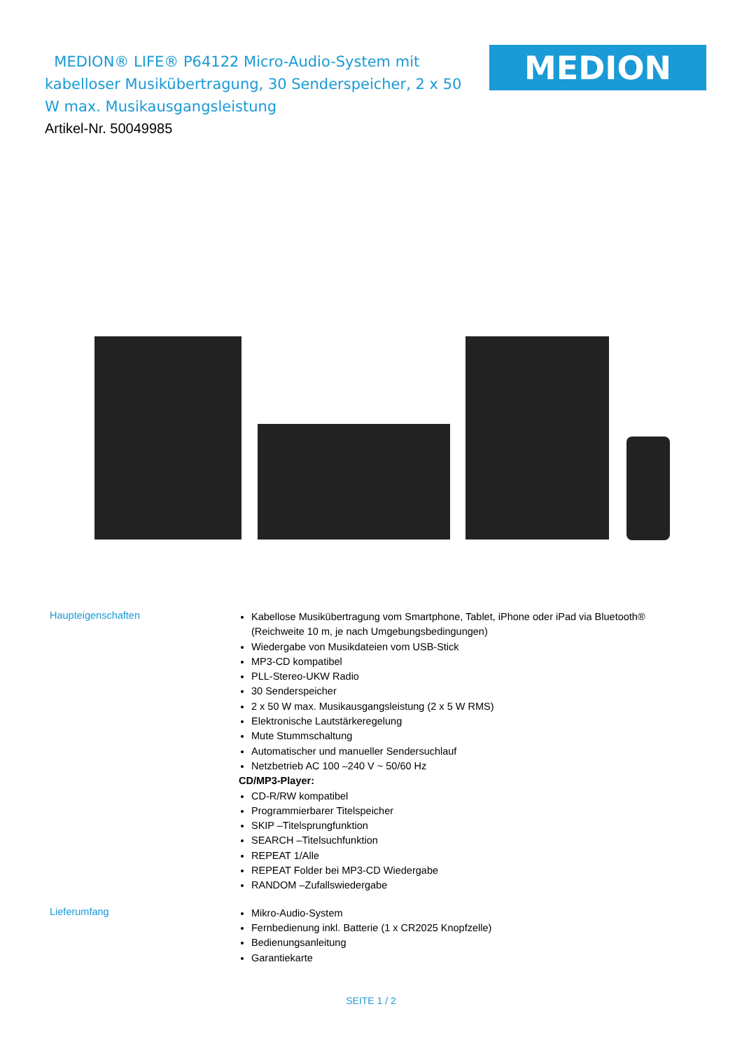MEDION® LIFE® P64122 Micro-Audio-System mit kabelloser Musikübertragung, 30 Senderspeicher, 2 x 50 W max. Musikausgangsleistung
MEDION
Artikel-Nr. 50049985
Haupteigenschaften
Kabellose Musikübertragung vom Smartphone, Tablet, iPhone oder iPad via Bluetooth®
(Reichweite 10 m, je nach Umgebungsbedingungen)
Wiedergabe von Musikdateien vom USB-Stick
MP3-CD kompatibel
PLL-Stereo-UKW Radio
30 Senderspeicher
2 x 50 W max. Musikausgangsleistung (2 x 5 W RMS)
Elektronische Lautstärkeregelung
Mute Stummschaltung
Automatischer und manueller Sendersuchlauf
Netzbetrieb AC 100 –240 V ~ 50/60 Hz
CD/MP3-Player:
CD-R/RW kompatibel
Programmierbarer Titelspeicher
SKIP –Titelsprungfunktion
SEARCH –Titelsuchfunktion
REPEAT 1/Alle
REPEAT Folder bei MP3-CD Wiedergabe
RANDOM –Zufallswiedergabe
Lieferumfang
Mikro-Audio-System
Fernbedienung inkl. Batterie (1 x CR2025 Knopfzelle)
Bedienungsanleitung
Garantiekarte
SEITE 1 / 2